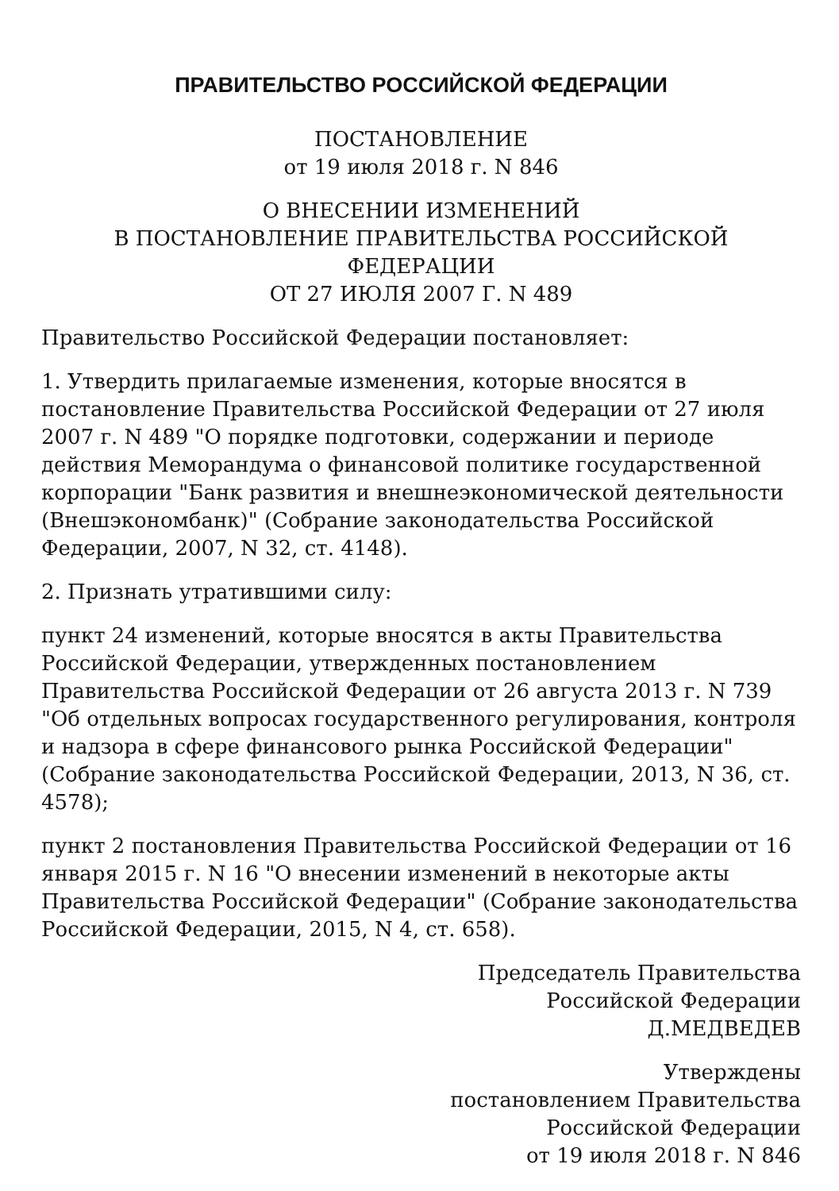ПРАВИТЕЛЬСТВО РОССИЙСКОЙ ФЕДЕРАЦИИ
ПОСТАНОВЛЕНИЕ
от 19 июля 2018 г. N 846
О ВНЕСЕНИИ ИЗМЕНЕНИЙ
В ПОСТАНОВЛЕНИЕ ПРАВИТЕЛЬСТВА РОССИЙСКОЙ ФЕДЕРАЦИИ
ОТ 27 ИЮЛЯ 2007 Г. N 489
Правительство Российской Федерации постановляет:
1. Утвердить прилагаемые изменения, которые вносятся в постановление Правительства Российской Федерации от 27 июля 2007 г. N 489 "О порядке подготовки, содержании и периоде действия Меморандума о финансовой политике государственной корпорации "Банк развития и внешнеэкономической деятельности (Внешэкономбанк)" (Собрание законодательства Российской Федерации, 2007, N 32, ст. 4148).
2. Признать утратившими силу:
пункт 24 изменений, которые вносятся в акты Правительства Российской Федерации, утвержденных постановлением Правительства Российской Федерации от 26 августа 2013 г. N 739 "Об отдельных вопросах государственного регулирования, контроля и надзора в сфере финансового рынка Российской Федерации" (Собрание законодательства Российской Федерации, 2013, N 36, ст. 4578);
пункт 2 постановления Правительства Российской Федерации от 16 января 2015 г. N 16 "О внесении изменений в некоторые акты Правительства Российской Федерации" (Собрание законодательства Российской Федерации, 2015, N 4, ст. 658).
Председатель Правительства
Российской Федерации
Д.МЕДВЕДЕВ
Утверждены
постановлением Правительства
Российской Федерации
от 19 июля 2018 г. N 846